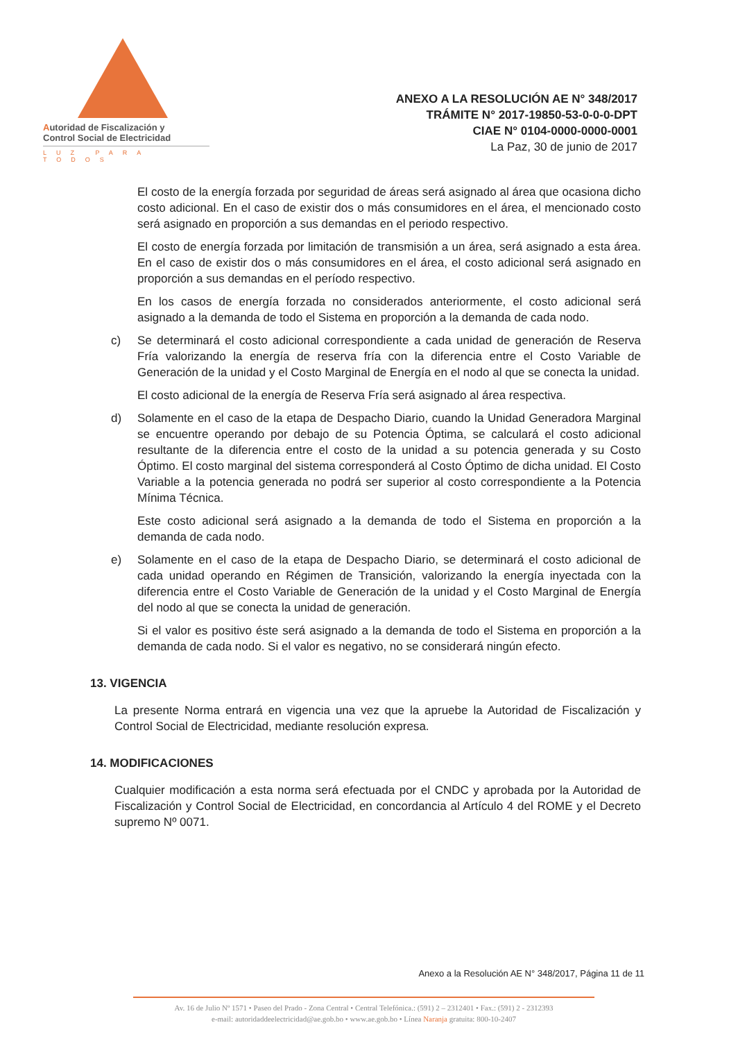Autoridad de Fiscalización y
Control Social de Electricidad
LUZ PARA TODOS
ANEXO A LA RESOLUCIÓN AE N° 348/2017
TRÁMITE N° 2017-19850-53-0-0-0-DPT
CIAE N° 0104-0000-0000-0001
La Paz, 30 de junio de 2017
El costo de la energía forzada por seguridad de áreas será asignado al área que ocasiona dicho costo adicional. En el caso de existir dos o más consumidores en el área, el mencionado costo será asignado en proporción a sus demandas en el periodo respectivo.
El costo de energía forzada por limitación de transmisión a un área, será asignado a esta área. En el caso de existir dos o más consumidores en el área, el costo adicional será asignado en proporción a sus demandas en el período respectivo.
En los casos de energía forzada no considerados anteriormente, el costo adicional será asignado a la demanda de todo el Sistema en proporción a la demanda de cada nodo.
c) Se determinará el costo adicional correspondiente a cada unidad de generación de Reserva Fría valorizando la energía de reserva fría con la diferencia entre el Costo Variable de Generación de la unidad y el Costo Marginal de Energía en el nodo al que se conecta la unidad.
El costo adicional de la energía de Reserva Fría será asignado al área respectiva.
d) Solamente en el caso de la etapa de Despacho Diario, cuando la Unidad Generadora Marginal se encuentre operando por debajo de su Potencia Óptima, se calculará el costo adicional resultante de la diferencia entre el costo de la unidad a su potencia generada y su Costo Óptimo. El costo marginal del sistema corresponderá al Costo Óptimo de dicha unidad. El Costo Variable a la potencia generada no podrá ser superior al costo correspondiente a la Potencia Mínima Técnica.
Este costo adicional será asignado a la demanda de todo el Sistema en proporción a la demanda de cada nodo.
e) Solamente en el caso de la etapa de Despacho Diario, se determinará el costo adicional de cada unidad operando en Régimen de Transición, valorizando la energía inyectada con la diferencia entre el Costo Variable de Generación de la unidad y el Costo Marginal de Energía del nodo al que se conecta la unidad de generación.
Si el valor es positivo éste será asignado a la demanda de todo el Sistema en proporción a la demanda de cada nodo. Si el valor es negativo, no se considerará ningún efecto.
13. VIGENCIA
La presente Norma entrará en vigencia una vez que la apruebe la Autoridad de Fiscalización y Control Social de Electricidad, mediante resolución expresa.
14. MODIFICACIONES
Cualquier modificación a esta norma será efectuada por el CNDC y aprobada por la Autoridad de Fiscalización y Control Social de Electricidad, en concordancia al Artículo 4 del ROME y el Decreto supremo Nº 0071.
Anexo a la Resolución AE N° 348/2017, Página 11 de 11
Av. 16 de Julio Nº 1571 • Paseo del Prado - Zona Central • Central Telefónica.: (591) 2 – 2312401 • Fax.: (591) 2 - 2312393
e-mail: autoridaddeelectricidad@ae.gob.bo • www.ae.gob.bo • Línea Naranja gratuita: 800-10-2407